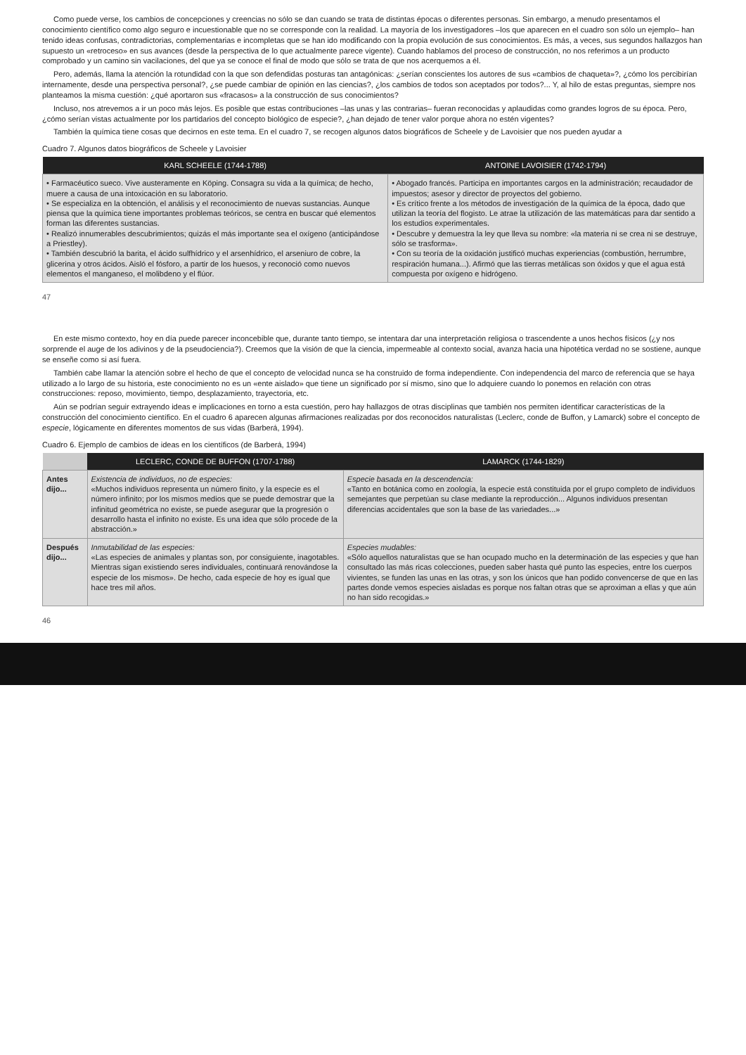Como puede verse, los cambios de concepciones y creencias no sólo se dan cuando se trata de distintas épocas o diferentes personas. Sin embargo, a menudo presentamos el conocimiento científico como algo seguro e incuestionable que no se corresponde con la realidad. La mayoría de los investigadores –los que aparecen en el cuadro son sólo un ejemplo– han tenido ideas confusas, contradictorias, complementarias e incompletas que se han ido modificando con la propia evolución de sus conocimientos. Es más, a veces, sus segundos hallazgos han supuesto un «retroceso» en sus avances (desde la perspectiva de lo que actualmente parece vigente). Cuando hablamos del proceso de construcción, no nos referimos a un producto comprobado y un camino sin vacilaciones, del que ya se conoce el final de modo que sólo se trata de que nos acerquemos a él.
Pero, además, llama la atención la rotundidad con la que son defendidas posturas tan antagónicas: ¿serían conscientes los autores de sus «cambios de chaqueta»?, ¿cómo los percibirían internamente, desde una perspectiva personal?, ¿se puede cambiar de opinión en las ciencias?, ¿los cambios de todos son aceptados por todos?... Y, al hilo de estas preguntas, siempre nos planteamos la misma cuestión: ¿qué aportaron sus «fracasos» a la construcción de sus conocimientos?
Incluso, nos atrevemos a ir un poco más lejos. Es posible que estas contribuciones –las unas y las contrarias– fueran reconocidas y aplaudidas como grandes logros de su época. Pero, ¿cómo serían vistas actualmente por los partidarios del concepto biológico de especie?, ¿han dejado de tener valor porque ahora no estén vigentes?
También la química tiene cosas que decirnos en este tema. En el cuadro 7, se recogen algunos datos biográficos de Scheele y de Lavoisier que nos pueden ayudar a
Cuadro 7. Algunos datos biográficos de Scheele y Lavoisier
| KARL SCHEELE (1744-1788) | ANTOINE LAVOISIER (1742-1794) |
| --- | --- |
| • Farmacéutico sueco. Vive austeramente en Köping. Consagra su vida a la química; de hecho, muere a causa de una intoxicación en su laboratorio. • Se especializa en la obtención, el análisis y el reconocimiento de nuevas sustancias. Aunque piensa que la química tiene importantes problemas teóricos, se centra en buscar qué elementos forman las diferentes sustancias. • Realizó innumerables descubrimientos; quizás el más importante sea el oxígeno (anticipándose a Priestley). • También descubrió la barita, el ácido sulfhídrico y el arsenhídrico, el arseniuro de cobre, la glicerina y otros ácidos. Aisló el fósforo, a partir de los huesos, y reconoció como nuevos elementos el manganeso, el molibdeno y el flúor. | • Abogado francés. Participa en importantes cargos en la administración; recaudador de impuestos; asesor y director de proyectos del gobierno. • Es crítico frente a los métodos de investigación de la química de la época, dado que utilizan la teoría del flogisto. Le atrae la utilización de las matemáticas para dar sentido a los estudios experimentales. • Descubre y demuestra la ley que lleva su nombre: «la materia ni se crea ni se destruye, sólo se trasforma». • Con su teoría de la oxidación justificó muchas experiencias (combustión, herrumbre, respiración humana...). Afirmó que las tierras metálicas son óxidos y que el agua está compuesta por oxígeno e hidrógeno. |
47
En este mismo contexto, hoy en día puede parecer inconcebible que, durante tanto tiempo, se intentara dar una interpretación religiosa o trascendente a unos hechos físicos (¿y nos sorprende el auge de los adivinos y de la pseudociencia?). Creemos que la visión de que la ciencia, impermeable al contexto social, avanza hacia una hipotética verdad no se sostiene, aunque se enseñe como si así fuera.
También cabe llamar la atención sobre el hecho de que el concepto de velocidad nunca se ha construido de forma independiente. Con independencia del marco de referencia que se haya utilizado a lo largo de su historia, este conocimiento no es un «ente aislado» que tiene un significado por sí mismo, sino que lo adquiere cuando lo ponemos en relación con otras construcciones: reposo, movimiento, tiempo, desplazamiento, trayectoria, etc.
Aún se podrían seguir extrayendo ideas e implicaciones en torno a esta cuestión, pero hay hallazgos de otras disciplinas que también nos permiten identificar características de la construcción del conocimiento científico. En el cuadro 6 aparecen algunas afirmaciones realizadas por dos reconocidos naturalistas (Leclerc, conde de Buffon, y Lamarck) sobre el concepto de especie, lógicamente en diferentes momentos de sus vidas (Barberá, 1994).
Cuadro 6. Ejemplo de cambios de ideas en los científicos (de Barberá, 1994)
| | LECLERC, CONDE DE BUFFON (1707-1788) | LAMARCK (1744-1829) |
| --- | --- | --- |
| Antes dijo... | Existencia de individuos, no de especies: «Muchos individuos representa un número finito, y la especie es el número infinito; por los mismos medios que se puede demostrar que la infinitud geométrica no existe, se puede asegurar que la progresión o desarrollo hasta el infinito no existe. Es una idea que sólo procede de la abstracción.» | Especie basada en la descendencia: «Tanto en botánica como en zoología, la especie está constituida por el grupo completo de individuos semejantes que perpetúan su clase mediante la reproducción... Algunos individuos presentan diferencias accidentales que son la base de las variedades...» |
| Después dijo... | Inmutabilidad de las especies: «Las especies de animales y plantas son, por consiguiente, inagotables. Mientras sigan existiendo seres individuales, continuará renovándose la especie de los mismos». De hecho, cada especie de hoy es igual que hace tres mil años. | Especies mudables: «Sólo aquellos naturalistas que se han ocupado mucho en la determinación de las especies y que han consultado las más ricas colecciones, pueden saber hasta qué punto las especies, entre los cuerpos vivientes, se funden las unas en las otras, y son los únicos que han podido convencerse de que en las partes donde vemos especies aisladas es porque nos faltan otras que se aproximan a ellas y que aún no han sido recogidas.» |
46